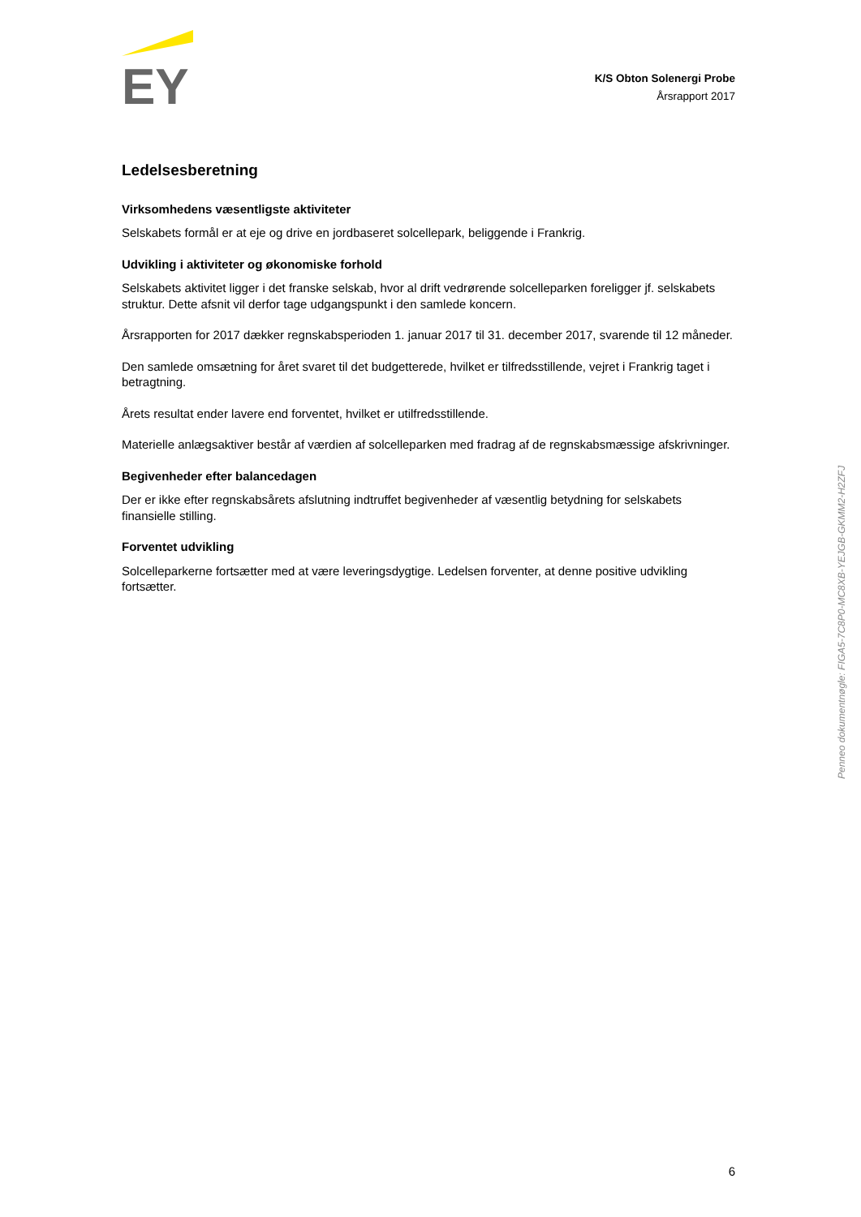EY
K/S Obton Solenergi Probe
Årsrapport 2017
Ledelsesberetning
Virksomhedens væsentligste aktiviteter
Selskabets formål er at eje og drive en jordbaseret solcellepark, beliggende i Frankrig.
Udvikling i aktiviteter og økonomiske forhold
Selskabets aktivitet ligger i det franske selskab, hvor al drift vedrørende solcelleparken foreligger jf. selskabets struktur. Dette afsnit vil derfor tage udgangspunkt i den samlede koncern.
Årsrapporten for 2017 dækker regnskabsperioden 1. januar 2017 til 31. december 2017, svarende til 12 måneder.
Den samlede omsætning for året svaret til det budgetterede, hvilket er tilfredsstillende, vejret i Frankrig taget i betragtning.
Årets resultat ender lavere end forventet, hvilket er utilfredsstillende.
Materielle anlægsaktiver består af værdien af solcelleparken med fradrag af de regnskabsmæssige afskrivninger.
Begivenheder efter balancedagen
Der er ikke efter regnskabsårets afslutning indtruffet begivenheder af væsentlig betydning for selskabets finansielle stilling.
Forventet udvikling
Solcelleparkerne fortsætter med at være leveringsdygtige. Ledelsen forventer, at denne positive udvikling fortsætter.
Penneo dokumentnøgle: FIGA5-7C8P0-MC8XB-YEJGB-GKMM2-H2ZFJ
6